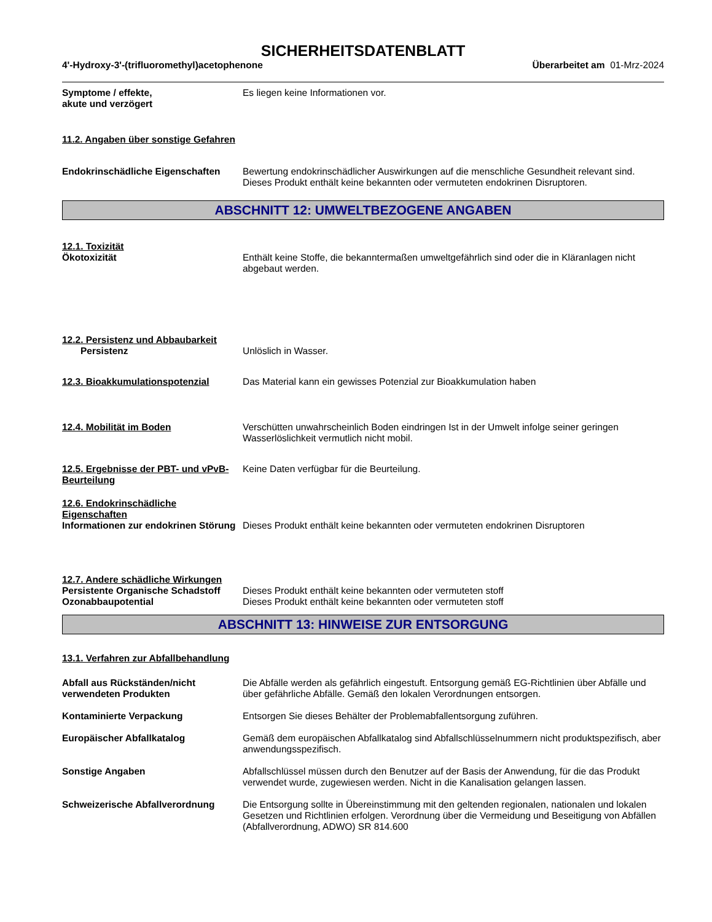SICHERHEITSDATENBLATT
4'-Hydroxy-3'-(trifluoromethyl)acetophenone Überarbeitet am 01-Mrz-2024
Symptome / effekte,
akute und verzögert
Es liegen keine Informationen vor.
11.2. Angaben über sonstige Gefahren
Endokrinschädliche Eigenschaften
Bewertung endokrinschädlicher Auswirkungen auf die menschliche Gesundheit relevant sind. Dieses Produkt enthält keine bekannten oder vermuteten endokrinen Disruptoren.
ABSCHNITT 12: UMWELTBEZOGENE ANGABEN
12.1. Toxizität
Ökotoxizität Enthält keine Stoffe, die bekanntermaßen umweltgefährlich sind oder die in Kläranlagen nicht abgebaut werden.
12.2. Persistenz und Abbaubarkeit
Persistenz Unlöslich in Wasser.
12.3. Bioakkumulationspotenzial Das Material kann ein gewisses Potenzial zur Bioakkumulation haben
12.4. Mobilität im Boden Verschütten unwahrscheinlich Boden eindringen Ist in der Umwelt infolge seiner geringen Wasserlöslichkeit vermutlich nicht mobil.
12.5. Ergebnisse der PBT- und vPvB-Beurteilung
Keine Daten verfügbar für die Beurteilung.
12.6. Endokrinschädliche Eigenschaften
Informationen zur endokrinen Störung
Dieses Produkt enthält keine bekannten oder vermuteten endokrinen Disruptoren
12.7. Andere schädliche Wirkungen
Persistente Organische Schadstoff
Dieses Produkt enthält keine bekannten oder vermuteten stoff
Ozonabbaupotential Dieses Produkt enthält keine bekannten oder vermuteten stoff
ABSCHNITT 13: HINWEISE ZUR ENTSORGUNG
13.1. Verfahren zur Abfallbehandlung
Abfall aus Rückständen/nicht verwendeten Produkten
Die Abfälle werden als gefährlich eingestuft. Entsorgung gemäß EG-Richtlinien über Abfälle und über gefährliche Abfälle. Gemäß den lokalen Verordnungen entsorgen.
Kontaminierte Verpackung Entsorgen Sie dieses Behälter der Problemabfallentsorgung zuführen.
Europäischer Abfallkatalog Gemäß dem europäischen Abfallkatalog sind Abfallschlüsselnummern nicht produktspezifisch, aber anwendungsspezifisch.
Sonstige Angaben Abfallschlüssel müssen durch den Benutzer auf der Basis der Anwendung, für die das Produkt verwendet wurde, zugewiesen werden. Nicht in die Kanalisation gelangen lassen.
Schweizerische Abfallverordnung Die Entsorgung sollte in Übereinstimmung mit den geltenden regionalen, nationalen und lokalen Gesetzen und Richtlinien erfolgen. Verordnung über die Vermeidung und Beseitigung von Abfällen (Abfallverordnung, ADWO) SR 814.600